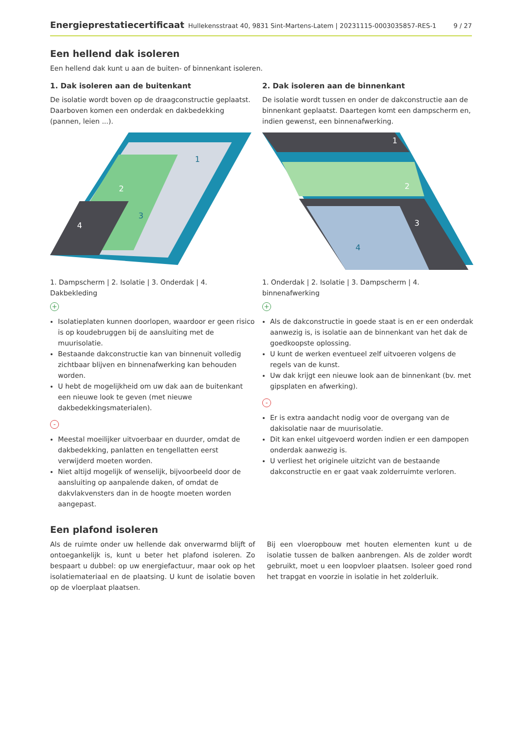Energieprestatiecertificaat Hullekensstraat 40, 9831 Sint-Martens-Latem | 20231115-0003035857-RES-1 9 / 27
Een hellend dak isoleren
Een hellend dak kunt u aan de buiten- of binnenkant isoleren.
1. Dak isoleren aan de buitenkant
De isolatie wordt boven op de draagconstructie geplaatst. Daarboven komen een onderdak en dakbedekking (pannen, leien ...).
2
1
3
4
1. Dampscherm | 2. Isolatie | 3. Onderdak | 4. Dakbekleding
+
Isolatieplaten kunnen doorlopen, waardoor er geen risico is op koudebruggen bij de aansluiting met de muurisolatie.
Bestaande dakconstructie kan van binnenuit volledig zichtbaar blijven en binnenafwerking kan behouden worden.
U hebt de mogelijkheid om uw dak aan de buitenkant een nieuwe look te geven (met nieuwe dakbedekkingsmaterialen).
-
Meestal moeilijker uitvoerbaar en duurder, omdat de dakbedekking, panlatten en tengellatten eerst verwijderd moeten worden.
Niet altijd mogelijk of wenselijk, bijvoorbeeld door de aansluiting op aanpalende daken, of omdat de dakvlakvensters dan in de hoogte moeten worden aangepast.
2. Dak isoleren aan de binnenkant
De isolatie wordt tussen en onder de dakconstructie aan de binnenkant geplaatst. Daartegen komt een dampscherm en, indien gewenst, een binnenafwerking.
1
2
3
4
1. Onderdak | 2. Isolatie | 3. Dampscherm | 4. binnenafwerking
+
Als de dakconstructie in goede staat is en er een onderdak aanwezig is, is isolatie aan de binnenkant van het dak de goedkoopste oplossing.
U kunt de werken eventueel zelf uitvoeren volgens de regels van de kunst.
Uw dak krijgt een nieuwe look aan de binnenkant (bv. met gipsplaten en afwerking).
-
Er is extra aandacht nodig voor de overgang van de dakisolatie naar de muurisolatie.
Dit kan enkel uitgevoerd worden indien er een dampopen onderdak aanwezig is.
U verliest het originele uitzicht van de bestaande dakconstructie en er gaat vaak zolderruimte verloren.
Een plafond isoleren
Als de ruimte onder uw hellende dak onverwarmd blijft of ontoegankelijk is, kunt u beter het plafond isoleren. Zo bespaart u dubbel: op uw energiefactuur, maar ook op het isolatiemateriaal en de plaatsing. U kunt de isolatie boven op de vloerplaat plaatsen.
Bij een vloeropbouw met houten elementen kunt u de isolatie tussen de balken aanbrengen. Als de zolder wordt gebruikt, moet u een loopvloer plaatsen. Isoleer goed rond het trapgat en voorzie in isolatie in het zolderluik.